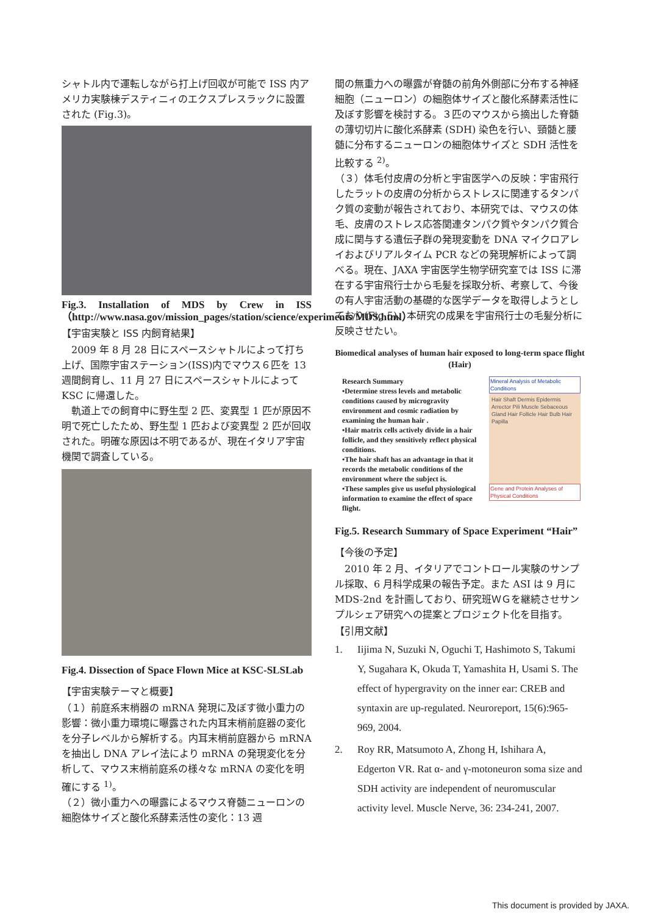シャトル内で運転しながら打上げ回収が可能で ISS 内アメリカ実験棟デスティニィのエクスプレスラックに設置された (Fig.3)。
Fig.3. Installation of MDS by Crew in ISS（http://www.nasa.gov/mission_pages/station/science/experiments/MDS.html）
【宇宙実験と ISS 内飼育結果】
　2009 年 8 月 28 日にスペースシャトルによって打ち上げ、国際宇宙ステーション(ISS)内でマウス６匹を 13 週間飼育し、11 月 27 日にスペースシャトルによって KSC に帰還した。
　軌道上での飼育中に野生型 2 匹、変異型 1 匹が原因不明で死亡したため、野生型 1 匹および変異型 2 匹が回収された。明確な原因は不明であるが、現在イタリア宇宙機関で調査している。
Fig.4. Dissection of Space Flown Mice at KSC-SLSLab
【宇宙実験テーマと概要】
（１）前庭系末梢器の mRNA 発現に及ぼす微小重力の影響：微小重力環境に曝露された内耳末梢前庭器の変化を分子レベルから解析する。内耳末梢前庭器から mRNA を抽出し DNA アレイ法により mRNA の発現変化を分析して、マウス末梢前庭系の様々な mRNA の変化を明確にする <sup>1)</sup>。
（２）微小重力への曝露によるマウス脊髄ニューロンの細胞体サイズと酸化系酵素活性の変化：13 週
間の無重力への曝露が脊髄の前角外側部に分布する神経細胞（ニューロン）の細胞体サイズと酸化系酵素活性に及ぼす影響を検討する。３匹のマウスから摘出した脊髄の薄切切片に酸化系酵素 (SDH) 染色を行い、頸髄と腰髄に分布するニューロンの細胞体サイズと SDH 活性を比較する <sup>2)</sup>。
（３）体毛付皮膚の分析と宇宙医学への反映：宇宙飛行したラットの皮膚の分析からストレスに関連するタンパク質の変動が報告されており、本研究では、マウスの体毛、皮膚のストレス応答関連タンパク質やタンパク質合成に関与する遺伝子群の発現変動を DNA マイクロアレイおよびリアルタイム PCR などの発現解析によって調べる。現在、JAXA 宇宙医学生物学研究室では ISS に滞在する宇宙飛行士から毛髪を採取分析、考察して、今後の有人宇宙活動の基礎的な医学データを取得しようとしており(Fig.5)、本研究の成果を宇宙飛行士の毛髪分析に反映させたい。
Biomedical analyses of human hair exposed to long-term space flight (Hair)
Research Summary
•Determine stress levels and metabolic conditions caused by microgravity environment and cosmic radiation by examining the human hair .
•Hair matrix cells actively divide in a hair follicle, and they sensitively reflect physical conditions.
•The hair shaft has an advantage in that it records the metabolic conditions of the environment where the subject is.
•These samples give us useful physiological information to examine the effect of space flight.
Mineral Analysis of Metabolic Conditions
Hair Shaft Dermis Epidermis Arrector Pili Muscle Sebaceous Gland Hair Follicle Hair Bulb Hair Papilla
Gene and Protein Analyses of Physical Conditions
Fig.5. Research Summary of Space Experiment “Hair”
【今後の予定】
　2010 年 2 月、イタリアでコントロール実験のサンプル採取、6 月科学成果の報告予定。また ASI は 9 月に MDS-2nd を計画しており、研究班ＷＧを継続させサンプルシェア研究への提案とプロジェクト化を目指す。
【引用文献】
1. Iijima N, Suzuki N, Oguchi T, Hashimoto S, Takumi Y, Sugahara K, Okuda T, Yamashita H, Usami S. The effect of hypergravity on the inner ear: CREB and syntaxin are up-regulated. Neuroreport, 15(6):965-969, 2004.
2. Roy RR, Matsumoto A, Zhong H, Ishihara A, Edgerton VR. Rat α- and γ-motoneuron soma size and SDH activity are independent of neuromuscular activity level. Muscle Nerve, 36: 234-241, 2007.
This document is provided by JAXA.